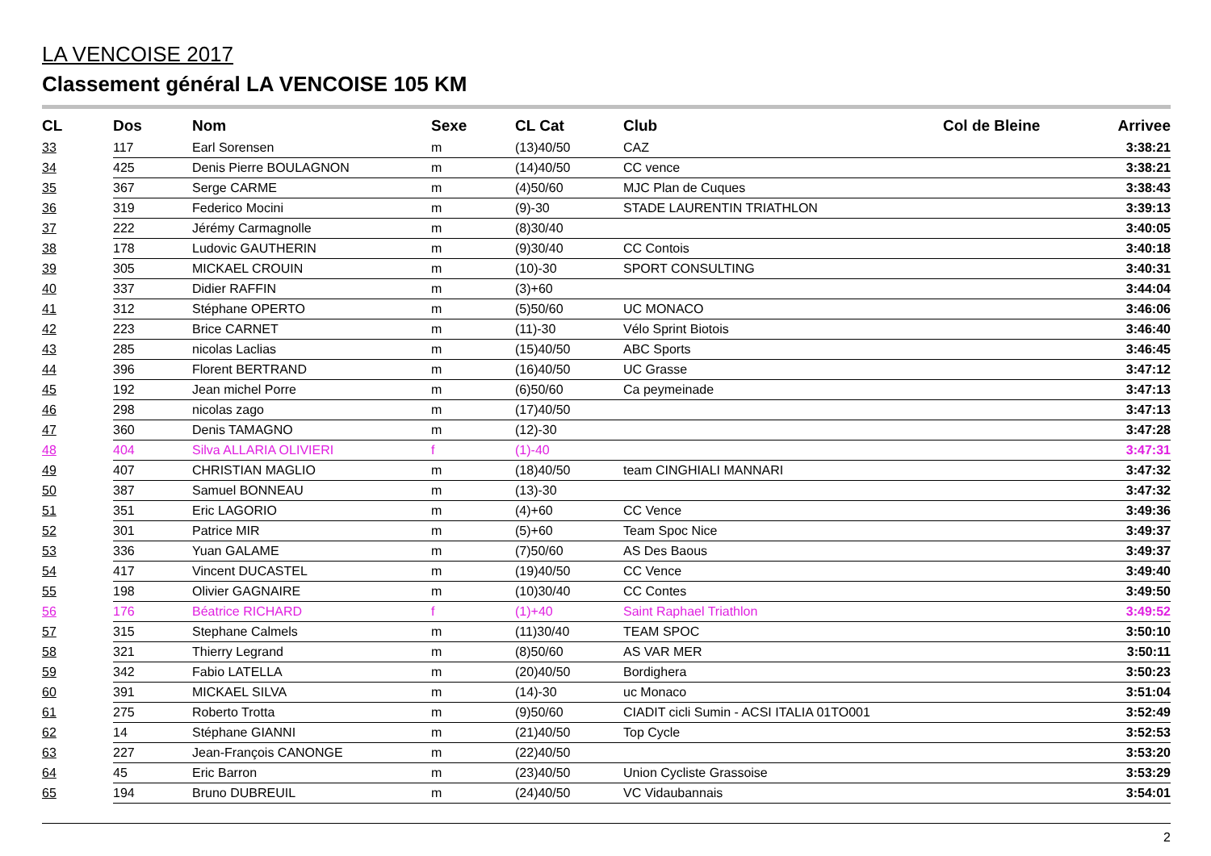LA VENCOISE 2017
Classement général LA VENCOISE 105 KM
| CL | Dos | Nom | Sexe | CL Cat | Club | Col de Bleine | Arrivee |
| --- | --- | --- | --- | --- | --- | --- | --- |
| 33 | 117 | Earl Sorensen | m | (13)40/50 | CAZ | | 3:38:21 |
| 34 | 425 | Denis Pierre BOULAGNON | m | (14)40/50 | CC vence | | 3:38:21 |
| 35 | 367 | Serge CARME | m | (4)50/60 | MJC Plan de Cuques | | 3:38:43 |
| 36 | 319 | Federico Mocini | m | (9)-30 | STADE LAURENTIN TRIATHLON | | 3:39:13 |
| 37 | 222 | Jérémy Carmagnolle | m | (8)30/40 | | | 3:40:05 |
| 38 | 178 | Ludovic GAUTHERIN | m | (9)30/40 | CC Contois | | 3:40:18 |
| 39 | 305 | MICKAEL CROUIN | m | (10)-30 | SPORT CONSULTING | | 3:40:31 |
| 40 | 337 | Didier RAFFIN | m | (3)+60 | | | 3:44:04 |
| 41 | 312 | Stéphane OPERTO | m | (5)50/60 | UC MONACO | | 3:46:06 |
| 42 | 223 | Brice CARNET | m | (11)-30 | Vélo Sprint Biotois | | 3:46:40 |
| 43 | 285 | nicolas Laclias | m | (15)40/50 | ABC Sports | | 3:46:45 |
| 44 | 396 | Florent BERTRAND | m | (16)40/50 | UC Grasse | | 3:47:12 |
| 45 | 192 | Jean michel Porre | m | (6)50/60 | Ca peymeinade | | 3:47:13 |
| 46 | 298 | nicolas zago | m | (17)40/50 | | | 3:47:13 |
| 47 | 360 | Denis TAMAGNO | m | (12)-30 | | | 3:47:28 |
| 48 | 404 | Silva ALLARIA OLIVIERI | f | (1)-40 | | | 3:47:31 |
| 49 | 407 | CHRISTIAN MAGLIO | m | (18)40/50 | team CINGHIALI MANNARI | | 3:47:32 |
| 50 | 387 | Samuel BONNEAU | m | (13)-30 | | | 3:47:32 |
| 51 | 351 | Eric LAGORIO | m | (4)+60 | CC Vence | | 3:49:36 |
| 52 | 301 | Patrice MIR | m | (5)+60 | Team Spoc Nice | | 3:49:37 |
| 53 | 336 | Yuan GALAME | m | (7)50/60 | AS Des Baous | | 3:49:37 |
| 54 | 417 | Vincent DUCASTEL | m | (19)40/50 | CC Vence | | 3:49:40 |
| 55 | 198 | Olivier GAGNAIRE | m | (10)30/40 | CC Contes | | 3:49:50 |
| 56 | 176 | Béatrice RICHARD | f | (1)+40 | Saint Raphael Triathlon | | 3:49:52 |
| 57 | 315 | Stephane Calmels | m | (11)30/40 | TEAM SPOC | | 3:50:10 |
| 58 | 321 | Thierry Legrand | m | (8)50/60 | AS VAR MER | | 3:50:11 |
| 59 | 342 | Fabio LATELLA | m | (20)40/50 | Bordighera | | 3:50:23 |
| 60 | 391 | MICKAEL SILVA | m | (14)-30 | uc Monaco | | 3:51:04 |
| 61 | 275 | Roberto Trotta | m | (9)50/60 | CIADIT cicli Sumin - ACSI ITALIA 01TO001 | | 3:52:49 |
| 62 | 14 | Stéphane GIANNI | m | (21)40/50 | Top Cycle | | 3:52:53 |
| 63 | 227 | Jean-François CANONGE | m | (22)40/50 | | | 3:53:20 |
| 64 | 45 | Eric Barron | m | (23)40/50 | Union Cycliste Grassoise | | 3:53:29 |
| 65 | 194 | Bruno DUBREUIL | m | (24)40/50 | VC Vidaubannais | | 3:54:01 |
2